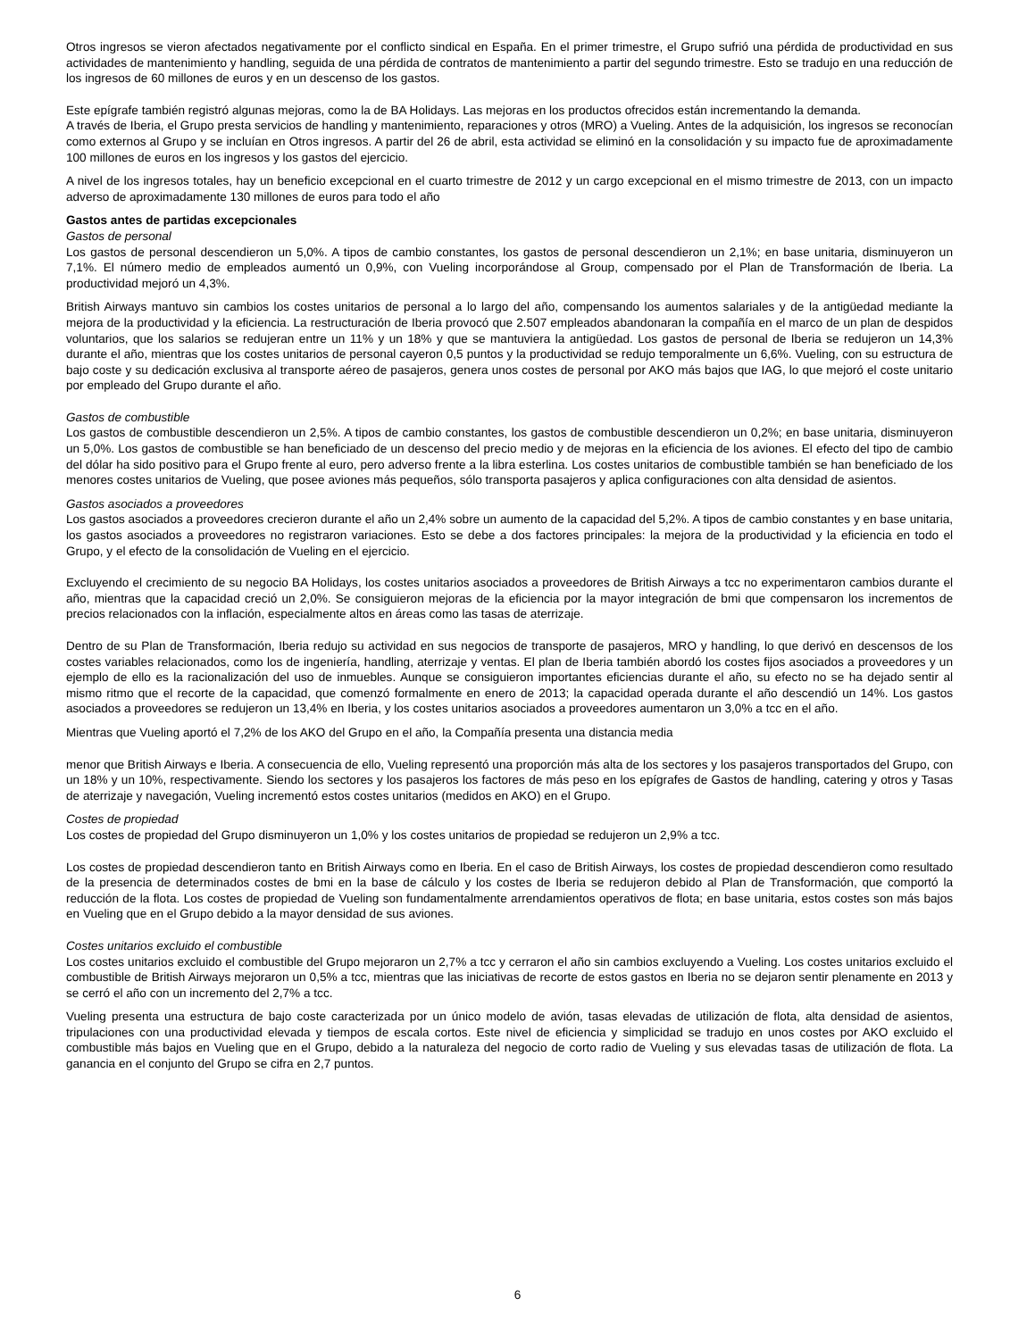Otros ingresos se vieron afectados negativamente por el conflicto sindical en España. En el primer trimestre, el Grupo sufrió una pérdida de productividad en sus actividades de mantenimiento y handling, seguida de una pérdida de contratos de mantenimiento a partir del segundo trimestre. Esto se tradujo en una reducción de los ingresos de 60 millones de euros y en un descenso de los gastos.
Este epígrafe también registró algunas mejoras, como la de BA Holidays. Las mejoras en los productos ofrecidos están incrementando la demanda.
A través de Iberia, el Grupo presta servicios de handling y mantenimiento, reparaciones y otros (MRO) a Vueling. Antes de la adquisición, los ingresos se reconocían como externos al Grupo y se incluían en Otros ingresos. A partir del 26 de abril, esta actividad se eliminó en la consolidación y su impacto fue de aproximadamente 100 millones de euros en los ingresos y los gastos del ejercicio.
A nivel de los ingresos totales, hay un beneficio excepcional en el cuarto trimestre de 2012 y un cargo excepcional en el mismo trimestre de 2013, con un impacto adverso de aproximadamente 130 millones de euros para todo el año
Gastos antes de partidas excepcionales
Gastos de personal
Los gastos de personal descendieron un 5,0%. A tipos de cambio constantes, los gastos de personal descendieron un 2,1%; en base unitaria, disminuyeron un 7,1%. El número medio de empleados aumentó un 0,9%, con Vueling incorporándose al Group, compensado por el Plan de Transformación de Iberia. La productividad mejoró un 4,3%.
British Airways mantuvo sin cambios los costes unitarios de personal a lo largo del año, compensando los aumentos salariales y de la antigüedad mediante la mejora de la productividad y la eficiencia. La restructuración de Iberia provocó que 2.507 empleados abandonaran la compañía en el marco de un plan de despidos voluntarios, que los salarios se redujeran entre un 11% y un 18% y que se mantuviera la antigüedad. Los gastos de personal de Iberia se redujeron un 14,3% durante el año, mientras que los costes unitarios de personal cayeron 0,5 puntos y la productividad se redujo temporalmente un 6,6%. Vueling, con su estructura de bajo coste y su dedicación exclusiva al transporte aéreo de pasajeros, genera unos costes de personal por AKO más bajos que IAG, lo que mejoró el coste unitario por empleado del Grupo durante el año.
Gastos de combustible
Los gastos de combustible descendieron un 2,5%. A tipos de cambio constantes, los gastos de combustible descendieron un 0,2%; en base unitaria, disminuyeron un 5,0%. Los gastos de combustible se han beneficiado de un descenso del precio medio y de mejoras en la eficiencia de los aviones. El efecto del tipo de cambio del dólar ha sido positivo para el Grupo frente al euro, pero adverso frente a la libra esterlina. Los costes unitarios de combustible también se han beneficiado de los menores costes unitarios de Vueling, que posee aviones más pequeños, sólo transporta pasajeros y aplica configuraciones con alta densidad de asientos.
Gastos asociados a proveedores
Los gastos asociados a proveedores crecieron durante el año un 2,4% sobre un aumento de la capacidad del 5,2%. A tipos de cambio constantes y en base unitaria, los gastos asociados a proveedores no registraron variaciones. Esto se debe a dos factores principales: la mejora de la productividad y la eficiencia en todo el Grupo, y el efecto de la consolidación de Vueling en el ejercicio.
Excluyendo el crecimiento de su negocio BA Holidays, los costes unitarios asociados a proveedores de British Airways a tcc no experimentaron cambios durante el año, mientras que la capacidad creció un 2,0%. Se consiguieron mejoras de la eficiencia por la mayor integración de bmi que compensaron los incrementos de precios relacionados con la inflación, especialmente altos en áreas como las tasas de aterrizaje.
Dentro de su Plan de Transformación, Iberia redujo su actividad en sus negocios de transporte de pasajeros, MRO y handling, lo que derivó en descensos de los costes variables relacionados, como los de ingeniería, handling, aterrizaje y ventas. El plan de Iberia también abordó los costes fijos asociados a proveedores y un ejemplo de ello es la racionalización del uso de inmuebles. Aunque se consiguieron importantes eficiencias durante el año, su efecto no se ha dejado sentir al mismo ritmo que el recorte de la capacidad, que comenzó formalmente en enero de 2013; la capacidad operada durante el año descendió un 14%. Los gastos asociados a proveedores se redujeron un 13,4% en Iberia, y los costes unitarios asociados a proveedores aumentaron un 3,0% a tcc en el año.
Mientras que Vueling aportó el 7,2% de los AKO del Grupo en el año, la Compañía presenta una distancia media
menor que British Airways e Iberia. A consecuencia de ello, Vueling representó una proporción más alta de los sectores y los pasajeros transportados del Grupo, con un 18% y un 10%, respectivamente. Siendo los sectores y los pasajeros los factores de más peso en los epígrafes de Gastos de handling, catering y otros y Tasas de aterrizaje y navegación, Vueling incrementó estos costes unitarios (medidos en AKO) en el Grupo.
Costes de propiedad
Los costes de propiedad del Grupo disminuyeron un 1,0% y los costes unitarios de propiedad se redujeron un 2,9% a tcc.
Los costes de propiedad descendieron tanto en British Airways como en Iberia. En el caso de British Airways, los costes de propiedad descendieron como resultado de la presencia de determinados costes de bmi en la base de cálculo y los costes de Iberia se redujeron debido al Plan de Transformación, que comportó la reducción de la flota. Los costes de propiedad de Vueling son fundamentalmente arrendamientos operativos de flota; en base unitaria, estos costes son más bajos en Vueling que en el Grupo debido a la mayor densidad de sus aviones.
Costes unitarios excluido el combustible
Los costes unitarios excluido el combustible del Grupo mejoraron un 2,7% a tcc y cerraron el año sin cambios excluyendo a Vueling. Los costes unitarios excluido el combustible de British Airways mejoraron un 0,5% a tcc, mientras que las iniciativas de recorte de estos gastos en Iberia no se dejaron sentir plenamente en 2013 y se cerró el año con un incremento del 2,7% a tcc.
Vueling presenta una estructura de bajo coste caracterizada por un único modelo de avión, tasas elevadas de utilización de flota, alta densidad de asientos, tripulaciones con una productividad elevada y tiempos de escala cortos. Este nivel de eficiencia y simplicidad se tradujo en unos costes por AKO excluido el combustible más bajos en Vueling que en el Grupo, debido a la naturaleza del negocio de corto radio de Vueling y sus elevadas tasas de utilización de flota. La ganancia en el conjunto del Grupo se cifra en 2,7 puntos.
6